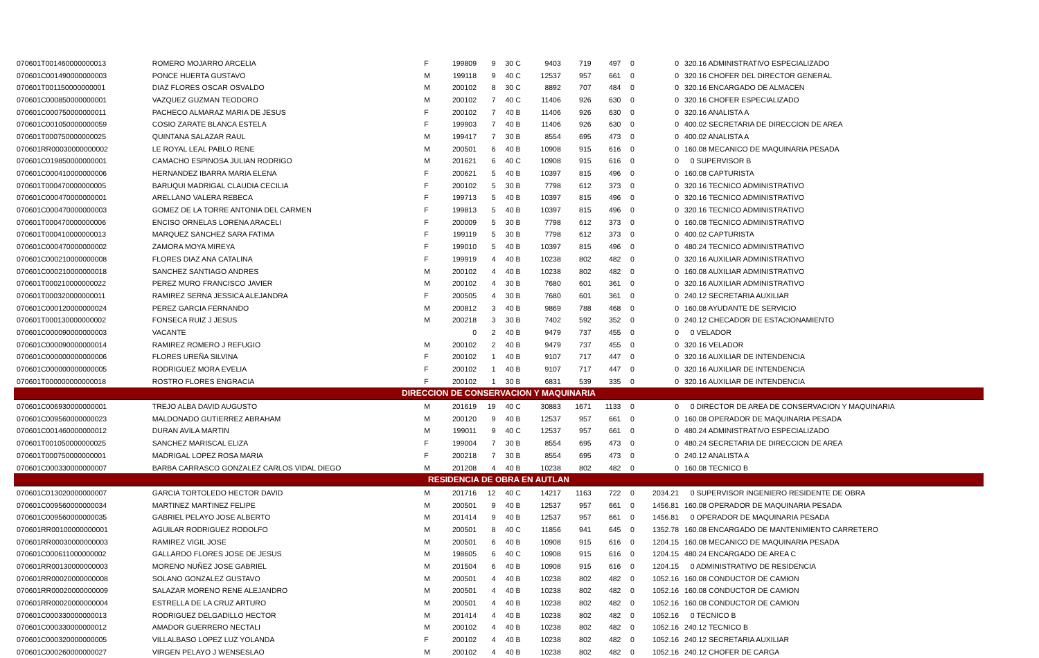| 070601T001460000000013 | ROMERO MOJARRO ARCELIA | F | 199809 | 9 | 30 C | 9403 | 719 | 497 | 0 | 0 | 320.16 ADMINISTRATIVO ESPECIALIZADO |
| 070601C001490000000003 | PONCE HUERTA GUSTAVO | M | 199118 | 9 | 40 C | 12537 | 957 | 661 | 0 | 0 | 320.16 CHOFER DEL DIRECTOR GENERAL |
| 070601T001150000000001 | DIAZ FLORES OSCAR OSVALDO | M | 200102 | 8 | 30 C | 8892 | 707 | 484 | 0 | 0 | 320.16 ENCARGADO DE ALMACEN |
| 070601C000850000000001 | VAZQUEZ GUZMAN TEODORO | M | 200102 | 7 | 40 C | 11406 | 926 | 630 | 0 | 0 | 320.16 CHOFER ESPECIALIZADO |
| 070601C000750000000011 | PACHECO ALMARAZ MARIA DE JESUS | F | 200102 | 7 | 40 B | 11406 | 926 | 630 | 0 | 0 | 320.16 ANALISTA A |
| 070601C001050000000059 | COSIO ZARATE BLANCA ESTELA | F | 199903 | 7 | 40 B | 11406 | 926 | 630 | 0 | 0 | 400.02 SECRETARIA DE DIRECCION DE AREA |
| 070601T000750000000025 | QUINTANA SALAZAR RAUL | M | 199417 | 7 | 30 B | 8554 | 695 | 473 | 0 | 0 | 400.02 ANALISTA A |
| 070601RR00030000000002 | LE ROYAL LEAL PABLO RENE | M | 200501 | 6 | 40 B | 10908 | 915 | 616 | 0 | 0 | 160.08 MECANICO DE MAQUINARIA PESADA |
| 070601C019850000000001 | CAMACHO ESPINOSA JULIAN RODRIGO | M | 201621 | 6 | 40 C | 10908 | 915 | 616 | 0 | 0 | 0 SUPERVISOR B |
| 070601C000410000000006 | HERNANDEZ IBARRA MARIA ELENA | F | 200621 | 5 | 40 B | 10397 | 815 | 496 | 0 | 0 | 160.08 CAPTURISTA |
| 070601T000470000000005 | BARUQUI MADRIGAL CLAUDIA CECILIA | F | 200102 | 5 | 30 B | 7798 | 612 | 373 | 0 | 0 | 320.16 TECNICO ADMINISTRATIVO |
| 070601C000470000000001 | ARELLANO VALERA REBECA | F | 199713 | 5 | 40 B | 10397 | 815 | 496 | 0 | 0 | 320.16 TECNICO ADMINISTRATIVO |
| 070601C000470000000003 | GOMEZ DE LA TORRE ANTONIA DEL CARMEN | F | 199813 | 5 | 40 B | 10397 | 815 | 496 | 0 | 0 | 320.16 TECNICO ADMINISTRATIVO |
| 070601T000470000000006 | ENCISO ORNELAS LORENA ARACELI | F | 200009 | 5 | 30 B | 7798 | 612 | 373 | 0 | 0 | 160.08 TECNICO ADMINISTRATIVO |
| 070601T000410000000013 | MARQUEZ SANCHEZ SARA FATIMA | F | 199119 | 5 | 30 B | 7798 | 612 | 373 | 0 | 0 | 400.02 CAPTURISTA |
| 070601C000470000000002 | ZAMORA MOYA MIREYA | F | 199010 | 5 | 40 B | 10397 | 815 | 496 | 0 | 0 | 480.24 TECNICO ADMINISTRATIVO |
| 070601C000210000000008 | FLORES DIAZ ANA CATALINA | F | 199919 | 4 | 40 B | 10238 | 802 | 482 | 0 | 0 | 320.16 AUXILIAR ADMINISTRATIVO |
| 070601C000210000000018 | SANCHEZ SANTIAGO ANDRES | M | 200102 | 4 | 40 B | 10238 | 802 | 482 | 0 | 0 | 160.08 AUXILIAR ADMINISTRATIVO |
| 070601T000210000000022 | PEREZ MURO FRANCISCO JAVIER | M | 200102 | 4 | 30 B | 7680 | 601 | 361 | 0 | 0 | 320.16 AUXILIAR ADMINISTRATIVO |
| 070601T000320000000011 | RAMIREZ SERNA JESSICA ALEJANDRA | F | 200505 | 4 | 30 B | 7680 | 601 | 361 | 0 | 0 | 240.12 SECRETARIA AUXILIAR |
| 070601C000120000000024 | PEREZ GARCIA FERNANDO | M | 200812 | 3 | 40 B | 9869 | 788 | 468 | 0 | 0 | 160.08 AYUDANTE DE SERVICIO |
| 070601T000130000000002 | FONSECA RUIZ J JESUS | M | 200218 | 3 | 30 B | 7402 | 592 | 352 | 0 | 0 | 240.12 CHECADOR DE ESTACIONAMIENTO |
| 070601C000090000000003 | VACANTE | | 0 | 2 | 40 B | 9479 | 737 | 455 | 0 | 0 | 0 VELADOR |
| 070601C000090000000014 | RAMIREZ ROMERO J REFUGIO | M | 200102 | 2 | 40 B | 9479 | 737 | 455 | 0 | 0 | 320.16 VELADOR |
| 070601C000000000000006 | FLORES UREÑA SILVINA | F | 200102 | 1 | 40 B | 9107 | 717 | 447 | 0 | 0 | 320.16 AUXILIAR DE INTENDENCIA |
| 070601C000000000000005 | RODRIGUEZ MORA EVELIA | F | 200102 | 1 | 40 B | 9107 | 717 | 447 | 0 | 0 | 320.16 AUXILIAR DE INTENDENCIA |
| 070601T000000000000018 | ROSTRO FLORES ENGRACIA | F | 200102 | 1 | 30 B | 6831 | 539 | 335 | 0 | 0 | 320.16 AUXILIAR DE INTENDENCIA |
| DIRECCION DE CONSERVACION Y MAQUINARIA | | | | | | | | | | | |
| 070601C006930000000001 | TREJO ALBA DAVID AUGUSTO | M | 201619 | 19 | 40 C | 30883 | 1671 | 1133 | 0 | 0 | 0 DIRECTOR DE AREA DE CONSERVACION Y MAQUINARIA |
| 070601C009560000000023 | MALDONADO GUTIERREZ ABRAHAM | M | 200120 | 9 | 40 B | 12537 | 957 | 661 | 0 | 0 | 160.08 OPERADOR DE MAQUINARIA PESADA |
| 070601C001460000000012 | DURAN AVILA MARTIN | M | 199011 | 9 | 40 C | 12537 | 957 | 661 | 0 | 0 | 480.24 ADMINISTRATIVO ESPECIALIZADO |
| 070601T001050000000025 | SANCHEZ MARISCAL ELIZA | F | 199004 | 7 | 30 B | 8554 | 695 | 473 | 0 | 0 | 480.24 SECRETARIA DE DIRECCION DE AREA |
| 070601T000750000000001 | MADRIGAL LOPEZ ROSA MARIA | F | 200218 | 7 | 30 B | 8554 | 695 | 473 | 0 | 0 | 240.12 ANALISTA A |
| 070601C000330000000007 | BARBA CARRASCO GONZALEZ CARLOS VIDAL DIEGO | M | 201208 | 4 | 40 B | 10238 | 802 | 482 | 0 | 0 | 160.08 TECNICO B |
| RESIDENCIA DE OBRA EN AUTLAN | | | | | | | | | | | |
| 070601C013020000000007 | GARCIA TORTOLEDO HECTOR DAVID | M | 201716 | 12 | 40 C | 14217 | 1163 | 722 | 0 | 2034.21 | 0 SUPERVISOR INGENIERO RESIDENTE DE OBRA |
| 070601C009560000000034 | MARTINEZ MARTINEZ FELIPE | M | 200501 | 9 | 40 B | 12537 | 957 | 661 | 0 | 1456.81 | 160.08 OPERADOR DE MAQUINARIA PESADA |
| 070601C009560000000035 | GABRIEL PELAYO JOSE ALBERTO | M | 201414 | 9 | 40 B | 12537 | 957 | 661 | 0 | 1456.81 | 0 OPERADOR DE MAQUINARIA PESADA |
| 070601RR00100000000001 | AGUILAR RODRIGUEZ RODOLFO | M | 200501 | 8 | 40 C | 11856 | 941 | 645 | 0 | 1352.78 | 160.08 ENCARGADO DE MANTENIMIENTO CARRETERO |
| 070601RR00030000000003 | RAMIREZ VIGIL JOSE | M | 200501 | 6 | 40 B | 10908 | 915 | 616 | 0 | 1204.15 | 160.08 MECANICO DE MAQUINARIA PESADA |
| 070601C000611000000002 | GALLARDO FLORES JOSE DE JESUS | M | 198605 | 6 | 40 C | 10908 | 915 | 616 | 0 | 1204.15 | 480.24 ENCARGADO DE AREA C |
| 070601RR00130000000003 | MORENO NUÑEZ JOSE GABRIEL | M | 201504 | 6 | 40 B | 10908 | 915 | 616 | 0 | 1204.15 | 0 ADMINISTRATIVO DE RESIDENCIA |
| 070601RR00020000000008 | SOLANO GONZALEZ GUSTAVO | M | 200501 | 4 | 40 B | 10238 | 802 | 482 | 0 | 1052.16 | 160.08 CONDUCTOR DE CAMION |
| 070601RR00020000000009 | SALAZAR MORENO RENE ALEJANDRO | M | 200501 | 4 | 40 B | 10238 | 802 | 482 | 0 | 1052.16 | 160.08 CONDUCTOR DE CAMION |
| 070601RR00020000000004 | ESTRELLA DE LA CRUZ ARTURO | M | 200501 | 4 | 40 B | 10238 | 802 | 482 | 0 | 1052.16 | 160.08 CONDUCTOR DE CAMION |
| 070601C000330000000013 | RODRIGUEZ DELGADILLO HECTOR | M | 201414 | 4 | 40 B | 10238 | 802 | 482 | 0 | 1052.16 | 0 TECNICO B |
| 070601C000330000000012 | AMADOR GUERRERO NECTALI | M | 200102 | 4 | 40 B | 10238 | 802 | 482 | 0 | 1052.16 | 240.12 TECNICO B |
| 070601C000320000000005 | VILLALBASO LOPEZ LUZ YOLANDA | F | 200102 | 4 | 40 B | 10238 | 802 | 482 | 0 | 1052.16 | 240.12 SECRETARIA AUXILIAR |
| 070601C000260000000027 | VIRGEN PELAYO J WENSESLAO | M | 200102 | 4 | 40 B | 10238 | 802 | 482 | 0 | 1052.16 | 240.12 CHOFER DE CARGA |